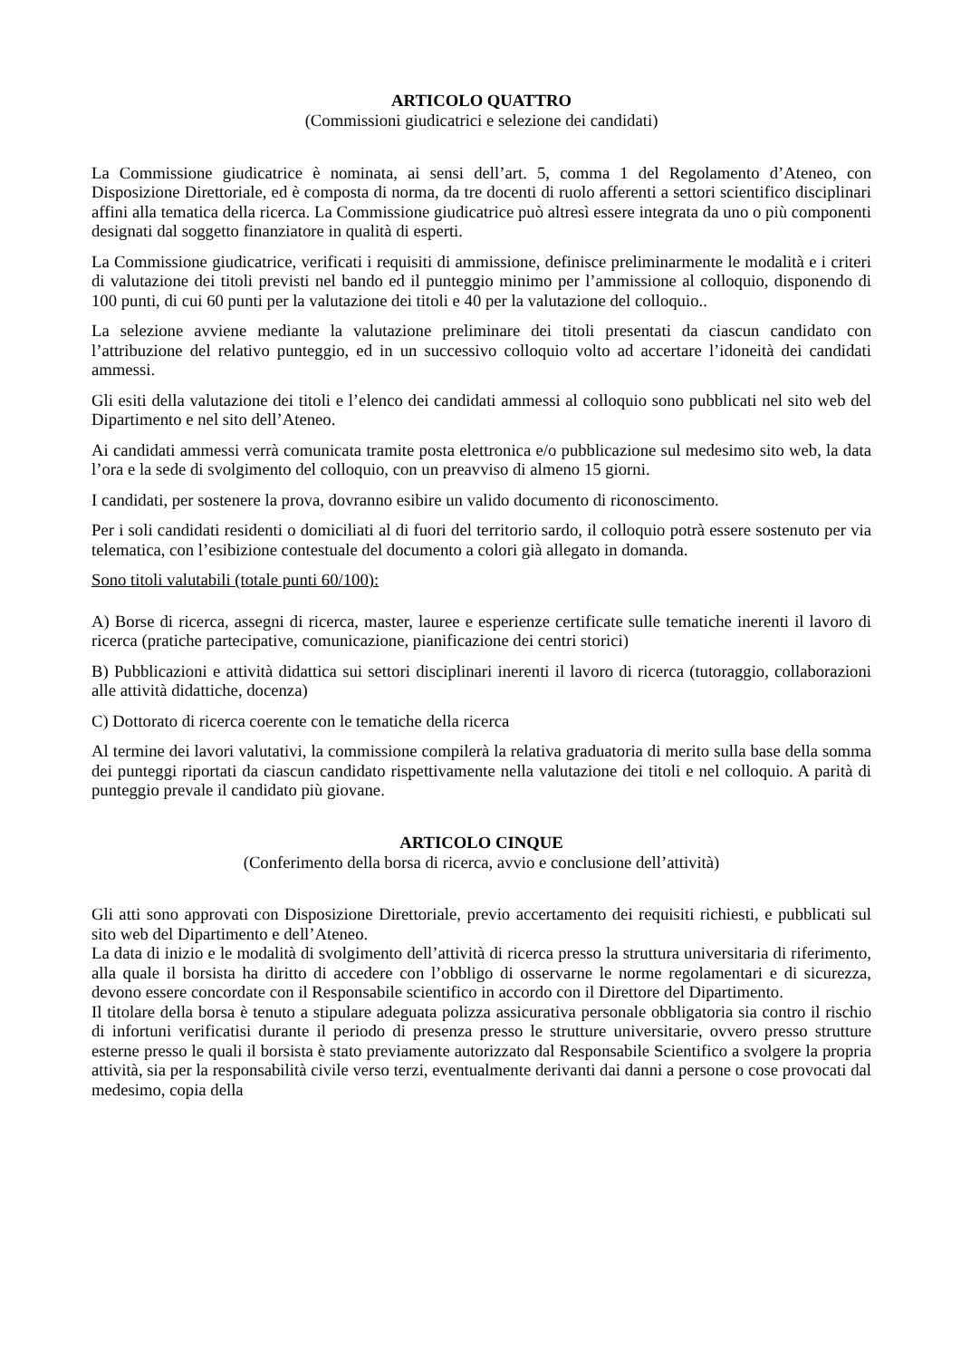ARTICOLO QUATTRO
(Commissioni giudicatrici e selezione dei candidati)
La Commissione giudicatrice è nominata, ai sensi dell’art. 5, comma 1 del Regolamento d’Ateneo, con Disposizione Direttoriale, ed è composta di norma, da tre docenti di ruolo afferenti a settori scientifico disciplinari affini alla tematica della ricerca. La Commissione giudicatrice può altresì essere integrata da uno o più componenti designati dal soggetto finanziatore in qualità di esperti.
La Commissione giudicatrice, verificati i requisiti di ammissione, definisce preliminarmente le modalità e i criteri di valutazione dei titoli previsti nel bando ed il punteggio minimo per l’ammissione al colloquio, disponendo di 100 punti, di cui 60 punti per la valutazione dei titoli e 40 per la valutazione del colloquio..
La selezione avviene mediante la valutazione preliminare dei titoli presentati da ciascun candidato con l’attribuzione del relativo punteggio, ed in un successivo colloquio volto ad accertare l’idoneità dei candidati ammessi.
Gli esiti della valutazione dei titoli e l’elenco dei candidati ammessi al colloquio sono pubblicati nel sito web del Dipartimento e nel sito dell’Ateneo.
Ai candidati ammessi verrà comunicata tramite posta elettronica e/o pubblicazione sul medesimo sito web, la data l’ora e la sede di svolgimento del colloquio, con un preavviso di almeno 15 giorni.
I candidati, per sostenere la prova, dovranno esibire un valido documento di riconoscimento.
Per i soli candidati residenti o domiciliati al di fuori del territorio sardo, il colloquio potrà essere sostenuto per via telematica, con l’esibizione contestuale del documento a colori già allegato in domanda.
Sono titoli valutabili (totale punti 60/100):
A) Borse di ricerca, assegni di ricerca, master, lauree e esperienze certificate sulle tematiche inerenti il lavoro di ricerca (pratiche partecipative, comunicazione, pianificazione dei centri storici)
B) Pubblicazioni e attività didattica sui settori disciplinari inerenti il lavoro di ricerca (tutoraggio, collaborazioni alle attività didattiche, docenza)
C) Dottorato di ricerca coerente con le tematiche della ricerca
Al termine dei lavori valutativi, la commissione compilerà la relativa graduatoria di merito sulla base della somma dei punteggi riportati da ciascun candidato rispettivamente nella valutazione dei titoli e nel colloquio. A parità di punteggio prevale il candidato più giovane.
ARTICOLO CINQUE
(Conferimento della borsa di ricerca, avvio e conclusione dell’attività)
Gli atti sono approvati con Disposizione Direttoriale, previo accertamento dei requisiti richiesti, e pubblicati sul sito web del Dipartimento e dell’Ateneo.
La data di inizio e le modalità di svolgimento dell’attività di ricerca presso la struttura universitaria di riferimento, alla quale il borsista ha diritto di accedere con l’obbligo di osservarne le norme regolamentari e di sicurezza, devono essere concordate con il Responsabile scientifico in accordo con il Direttore del Dipartimento.
Il titolare della borsa è tenuto a stipulare adeguata polizza assicurativa personale obbligatoria sia contro il rischio di infortuni verificatisi durante il periodo di presenza presso le strutture universitarie, ovvero presso strutture esterne presso le quali il borsista è stato previamente autorizzato dal Responsabile Scientifico a svolgere la propria attività, sia per la responsabilità civile verso terzi, eventualmente derivanti dai danni a persone o cose provocati dal medesimo, copia della